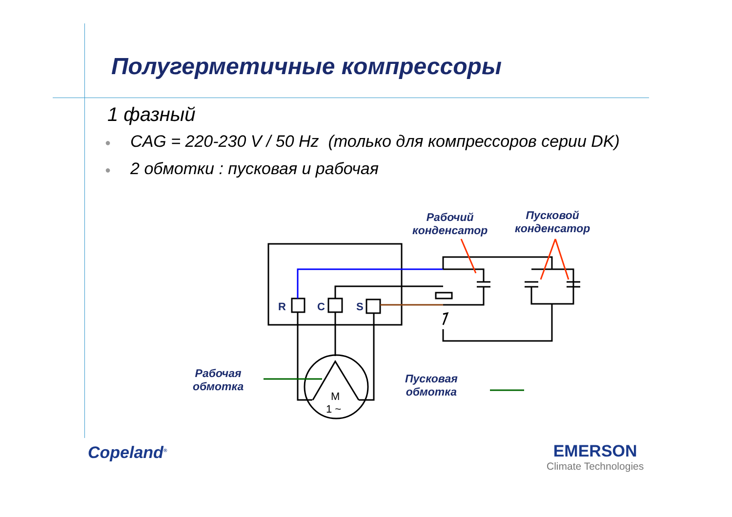Полугерметичные компрессоры
1 фазный
● CAG = 220-230 V / 50 Hz (только для компрессоров серии DK)
● 2 обмотки : пусковая и рабочая
M
1 ~
R
C
S
Рабочий
конденсатор
Пусковой
конденсатор
Рабочая
обмотка
Пусковая
обмотка
Copeland<sup>®</sup> EMERSON
Climate Technologies